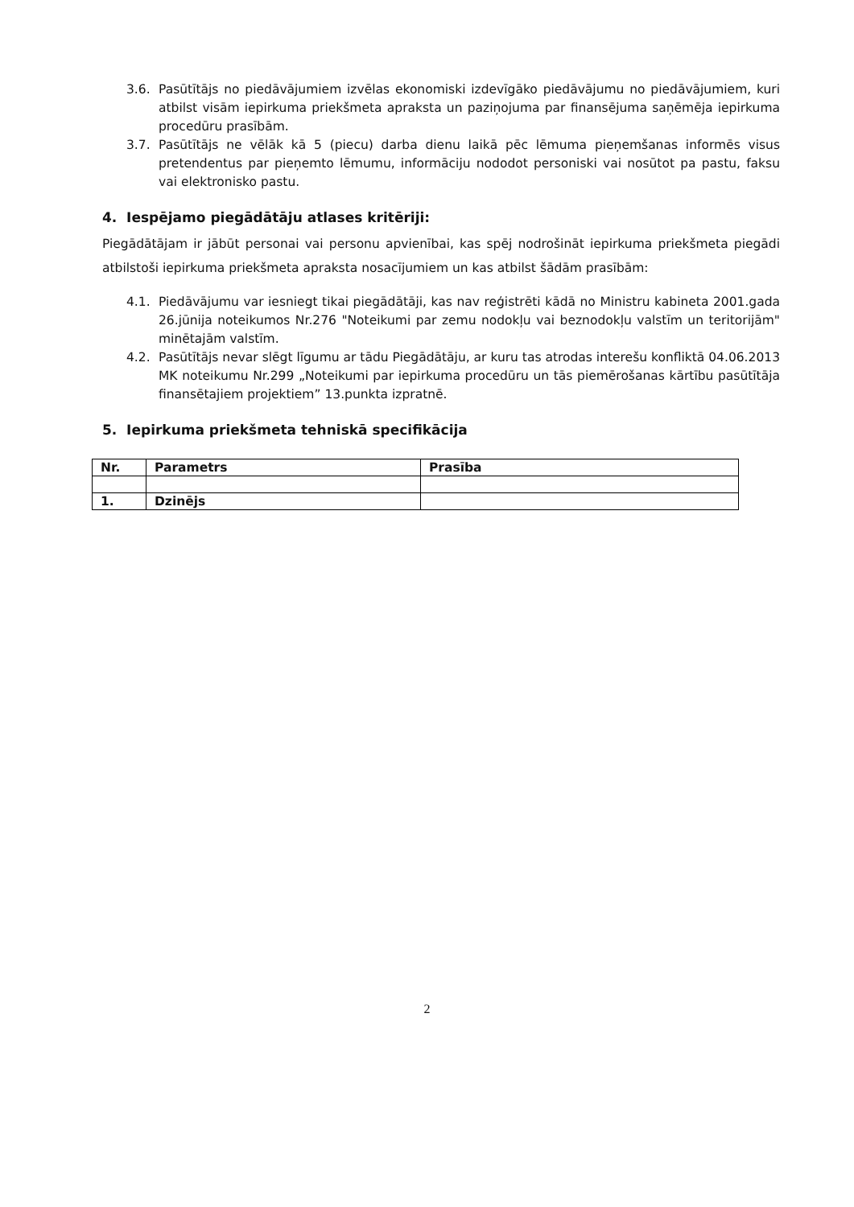3.6. Pasūtītājs no piedāvājumiem izvēlas ekonomiski izdevīgāko piedāvājumu no piedāvājumiem, kuri atbilst visām iepirkuma priekšmeta apraksta un paziņojuma par finansējuma saņēmēja iepirkuma procedūru prasībām.
3.7. Pasūtītājs ne vēlāk kā 5 (piecu) darba dienu laikā pēc lēmuma pieņemšanas informēs visus pretendentus par pieņemto lēmumu, informāciju nododot personiski vai nosūtot pa pastu, faksu vai elektronisko pastu.
4. Iespējamo piegādātāju atlases kritēriji:
Piegādātājam ir jābūt personai vai personu apvienībai, kas spēj nodrošināt iepirkuma priekšmeta piegādi atbilstoši iepirkuma priekšmeta apraksta nosacījumiem un kas atbilst šādām prasībām:
4.1. Piedāvājumu var iesniegt tikai piegādātāji, kas nav reģistrēti kādā no Ministru kabineta 2001.gada 26.jūnija noteikumos Nr.276 "Noteikumi par zemu nodokļu vai beznodokļu valstīm un teritorijām" minētajām valstīm.
4.2. Pasūtītājs nevar slēgt līgumu ar tādu Piegādātāju, ar kuru tas atrodas interešu konfliktā 04.06.2013 MK noteikumu Nr.299 „Noteikumi par iepirkuma procedūru un tās piemērošanas kārtību pasūtītāja finansētajiem projektiem” 13.punkta izpratnē.
5. Iepirkuma priekšmeta tehniskā specifikācija
| Nr. | Parametrs | Prasība |
| --- | --- | --- |
| 1. | Dzinējs | |
2